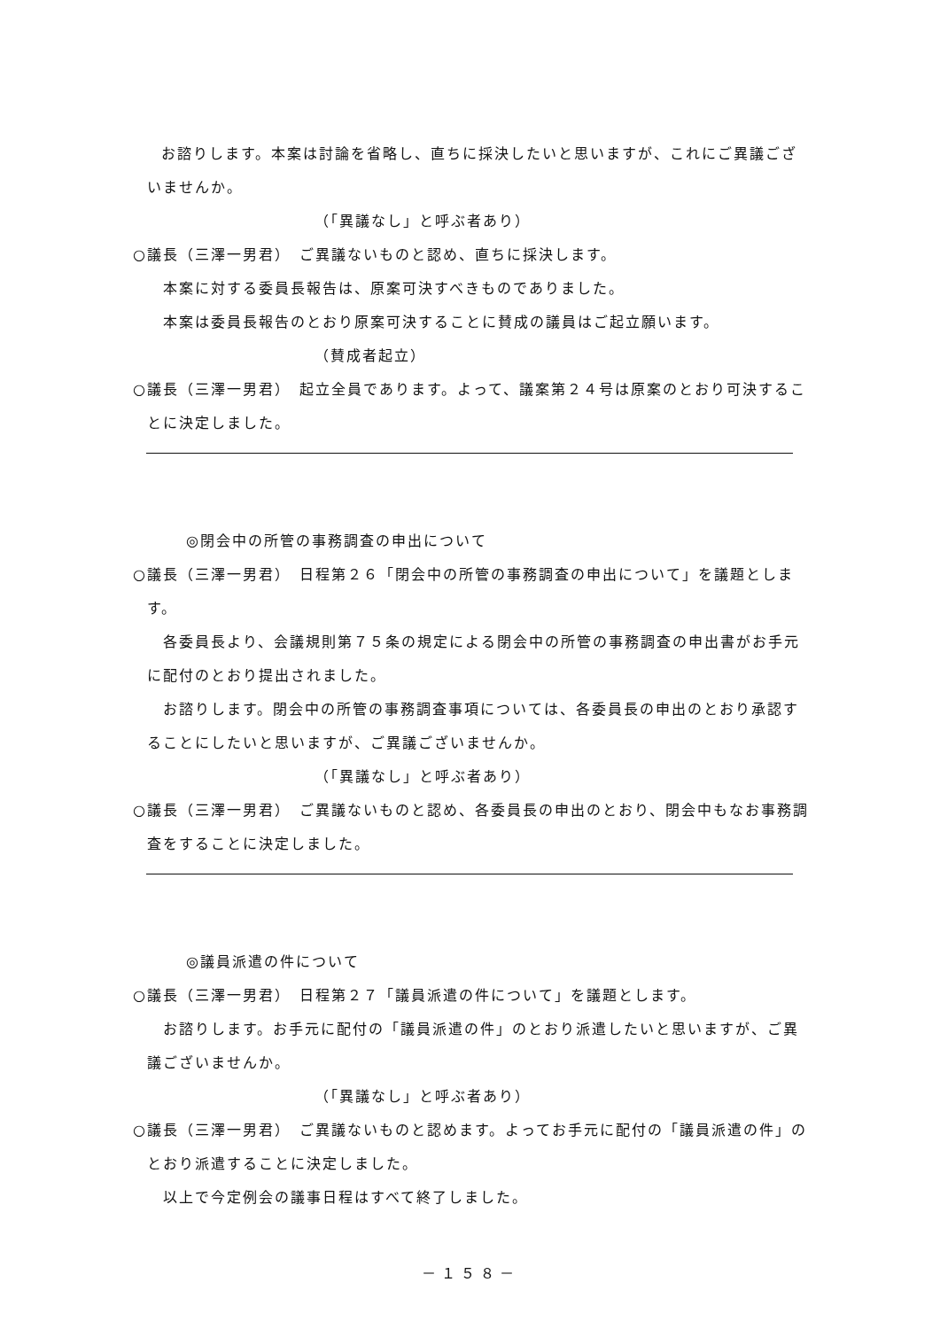お諮りします。本案は討論を省略し、直ちに採決したいと思いますが、これにご異議ございませんか。
（「異議なし」と呼ぶ者あり）
○議長（三澤一男君）　ご異議ないものと認め、直ちに採決します。
　本案に対する委員長報告は、原案可決すべきものでありました。
　本案は委員長報告のとおり原案可決することに賛成の議員はご起立願います。
（賛成者起立）
○議長（三澤一男君）　起立全員であります。よって、議案第２４号は原案のとおり可決することに決定しました。
◎閉会中の所管の事務調査の申出について
○議長（三澤一男君）　日程第２６「閉会中の所管の事務調査の申出について」を議題とします。
　各委員長より、会議規則第７５条の規定による閉会中の所管の事務調査の申出書がお手元に配付のとおり提出されました。
　お諮りします。閉会中の所管の事務調査事項については、各委員長の申出のとおり承認することにしたいと思いますが、ご異議ございませんか。
（「異議なし」と呼ぶ者あり）
○議長（三澤一男君）　ご異議ないものと認め、各委員長の申出のとおり、閉会中もなお事務調査をすることに決定しました。
◎議員派遣の件について
○議長（三澤一男君）　日程第２７「議員派遣の件について」を議題とします。
　お諮りします。お手元に配付の「議員派遣の件」のとおり派遣したいと思いますが、ご異議ございませんか。
（「異議なし」と呼ぶ者あり）
○議長（三澤一男君）　ご異議ないものと認めます。よってお手元に配付の「議員派遣の件」のとおり派遣することに決定しました。
　以上で今定例会の議事日程はすべて終了しました。
－１５８－